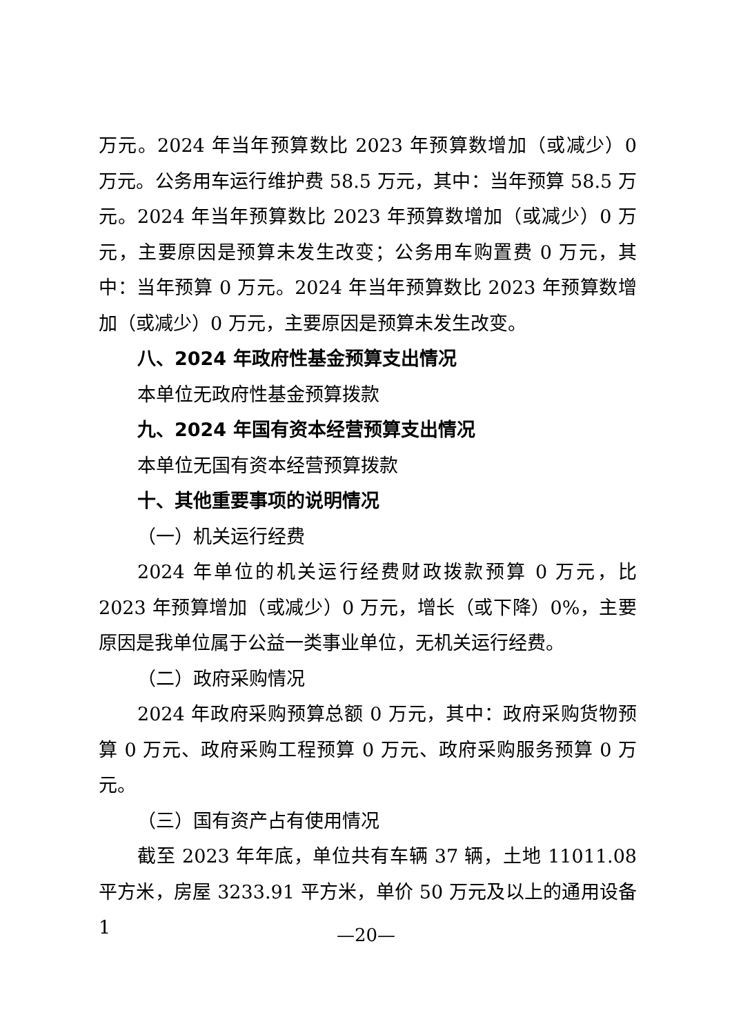万元。2024 年当年预算数比 2023 年预算数增加（或减少）0 万元。公务用车运行维护费 58.5 万元，其中：当年预算 58.5 万元。2024 年当年预算数比 2023 年预算数增加（或减少）0 万元，主要原因是预算未发生改变；公务用车购置费 0 万元，其中：当年预算 0 万元。2024 年当年预算数比 2023 年预算数增加（或减少）0 万元，主要原因是预算未发生改变。
八、2024 年政府性基金预算支出情况
本单位无政府性基金预算拨款
九、2024 年国有资本经营预算支出情况
本单位无国有资本经营预算拨款
十、其他重要事项的说明情况
（一）机关运行经费
2024 年单位的机关运行经费财政拨款预算 0 万元，比 2023 年预算增加（或减少）0 万元，增长（或下降）0%，主要原因是我单位属于公益一类事业单位，无机关运行经费。
（二）政府采购情况
2024 年政府采购预算总额 0 万元，其中：政府采购货物预算 0 万元、政府采购工程预算 0 万元、政府采购服务预算 0 万元。
（三）国有资产占有使用情况
截至 2023 年年底，单位共有车辆 37 辆，土地 11011.08 平方米，房屋 3233.91 平方米，单价 50 万元及以上的通用设备 1
—20—